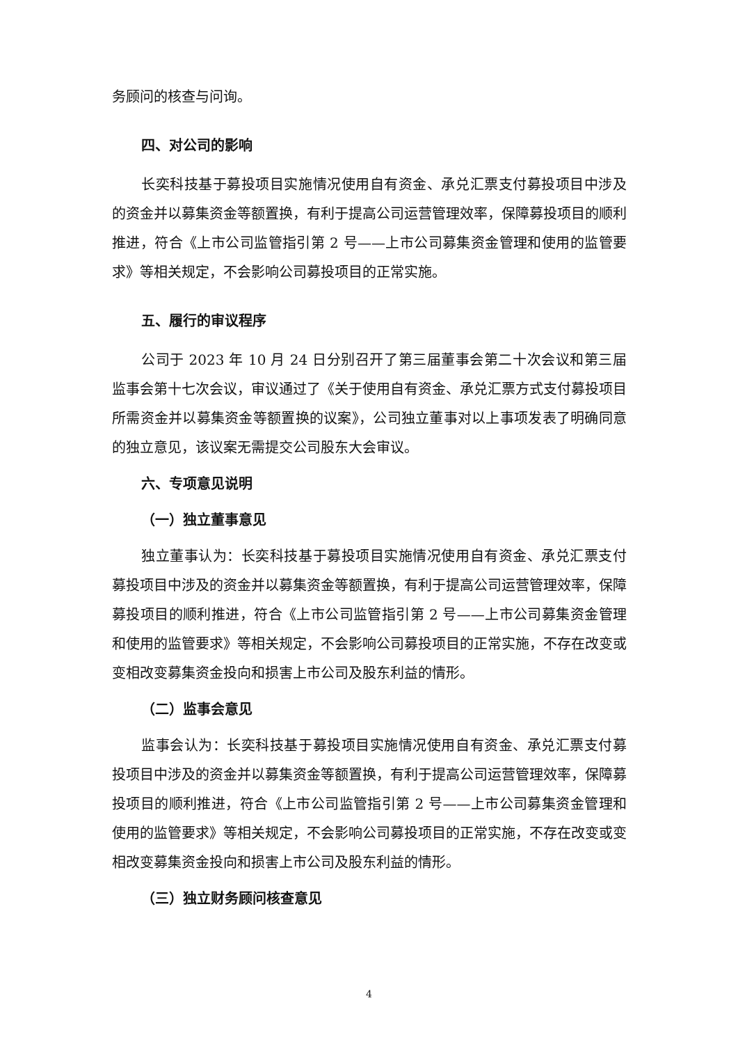务顾问的核查与问询。
四、对公司的影响
长奕科技基于募投项目实施情况使用自有资金、承兑汇票支付募投项目中涉及的资金并以募集资金等额置换，有利于提高公司运营管理效率，保障募投项目的顺利推进，符合《上市公司监管指引第 2 号——上市公司募集资金管理和使用的监管要求》等相关规定，不会影响公司募投项目的正常实施。
五、履行的审议程序
公司于 2023 年 10 月 24 日分别召开了第三届董事会第二十次会议和第三届监事会第十七次会议，审议通过了《关于使用自有资金、承兑汇票方式支付募投项目所需资金并以募集资金等额置换的议案》，公司独立董事对以上事项发表了明确同意的独立意见，该议案无需提交公司股东大会审议。
六、专项意见说明
（一）独立董事意见
独立董事认为：长奕科技基于募投项目实施情况使用自有资金、承兑汇票支付募投项目中涉及的资金并以募集资金等额置换，有利于提高公司运营管理效率，保障募投项目的顺利推进，符合《上市公司监管指引第 2 号——上市公司募集资金管理和使用的监管要求》等相关规定，不会影响公司募投项目的正常实施，不存在改变或变相改变募集资金投向和损害上市公司及股东利益的情形。
（二）监事会意见
监事会认为：长奕科技基于募投项目实施情况使用自有资金、承兑汇票支付募投项目中涉及的资金并以募集资金等额置换，有利于提高公司运营管理效率，保障募投项目的顺利推进，符合《上市公司监管指引第 2 号——上市公司募集资金管理和使用的监管要求》等相关规定，不会影响公司募投项目的正常实施，不存在改变或变相改变募集资金投向和损害上市公司及股东利益的情形。
（三）独立财务顾问核查意见
4